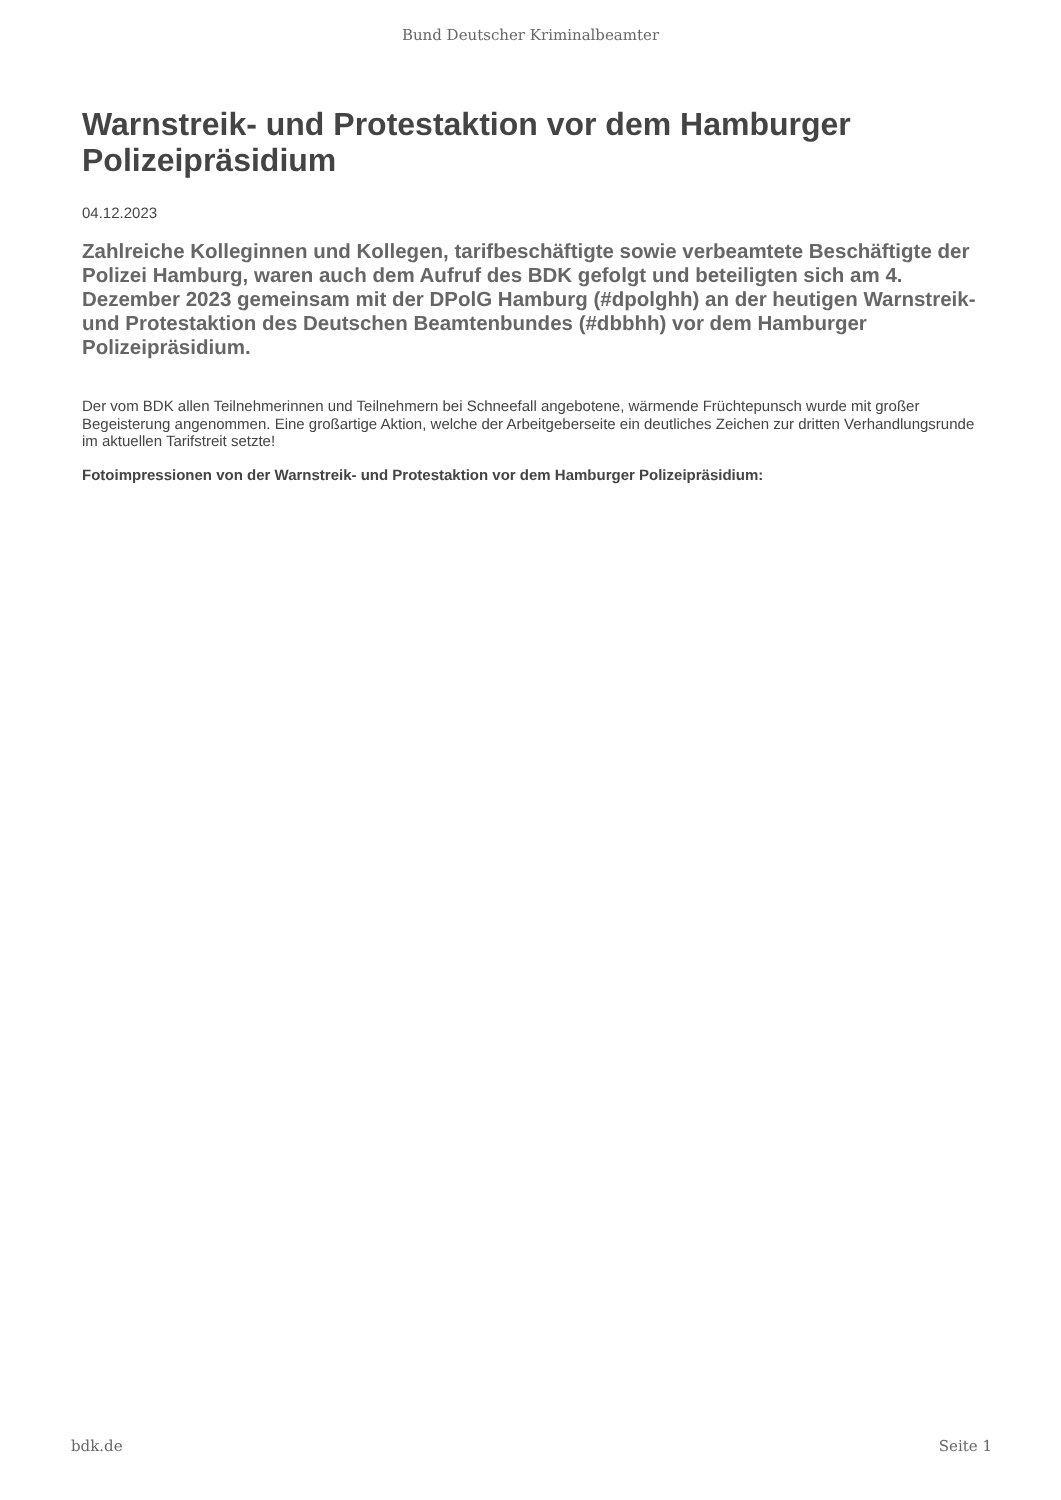Bund Deutscher Kriminalbeamter
Warnstreik- und Protestaktion vor dem Hamburger Polizeipräsidium
04.12.2023
Zahlreiche Kolleginnen und Kollegen, tarifbeschäftigte sowie verbeamtete Beschäftigte der Polizei Hamburg, waren auch dem Aufruf des BDK gefolgt und beteiligten sich am 4. Dezember 2023 gemeinsam mit der DPolG Hamburg (#dpolghh) an der heutigen Warnstreik- und Protestaktion des Deutschen Beamtenbundes (#dbbhh) vor dem Hamburger Polizeipräsidium.
Der vom BDK allen Teilnehmerinnen und Teilnehmern bei Schneefall angebotene, wärmende Früchtepunsch wurde mit großer Begeisterung angenommen. Eine großartige Aktion, welche der Arbeitgeberseite ein deutliches Zeichen zur dritten Verhandlungsrunde im aktuellen Tarifstreit setzte!
Fotoimpressionen von der Warnstreik- und Protestaktion vor dem Hamburger Polizeipräsidium:
bdk.de Seite 1